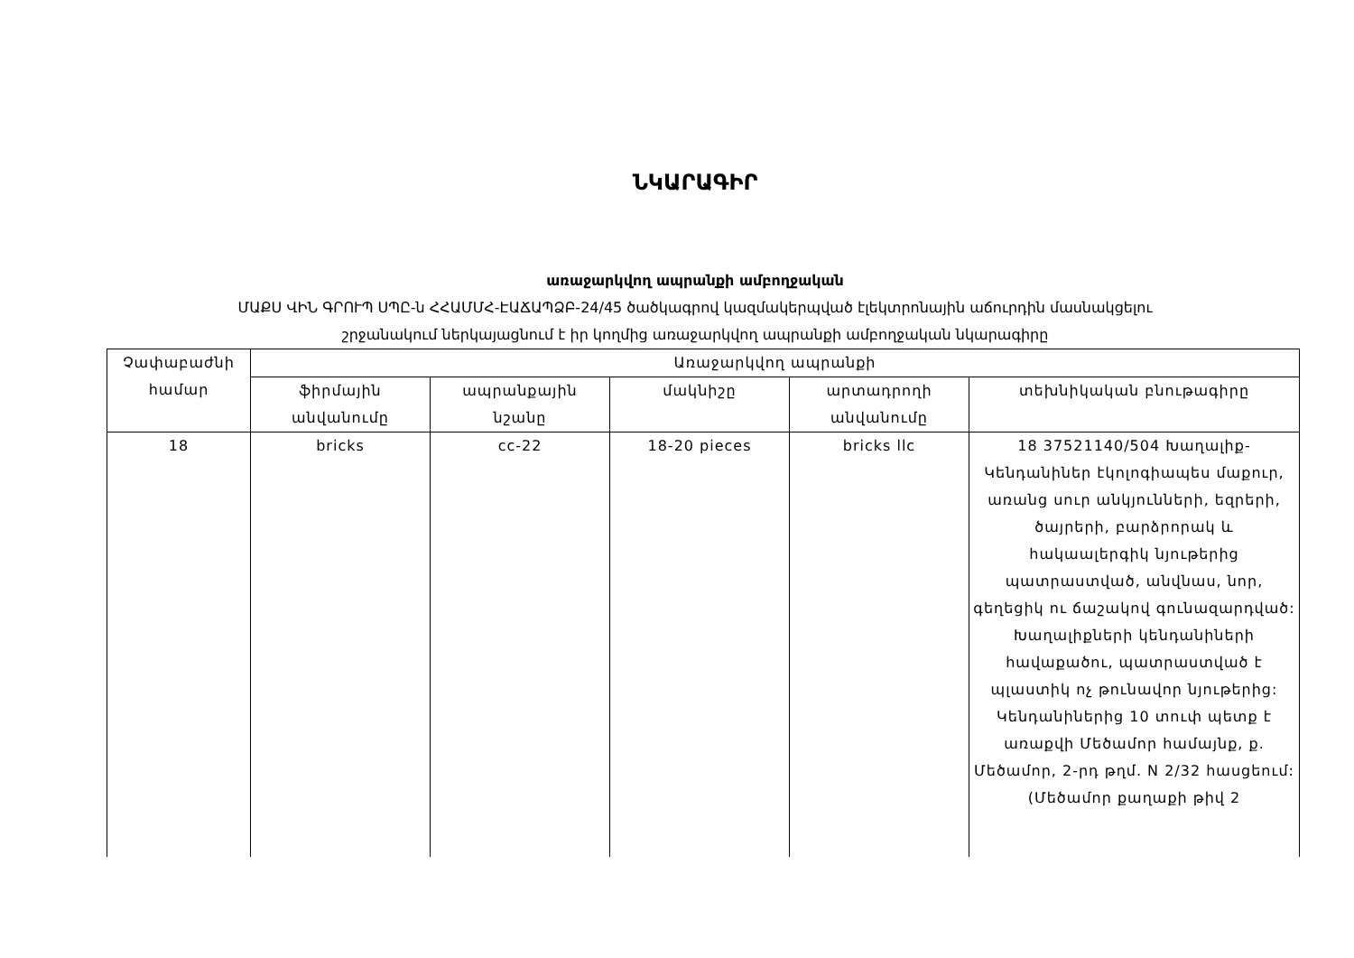ՆԿԱՐԱԳԻՐ
առաջարկվող ապրանքի ամբողջական
ՄԱՔՍ ՎԻՆ ԳՐՈՒՊ ՍՊԸ-ն ՀՀԱՄՄՀ-ԷԱՃԱՊՁԲ-24/45 ծածկագրով կազմակերպված էլեկտրոնային աճուրդին մասնակցելու
շրջանակում ներկայացնում է իր կողմից առաջարկվող ապրանքի ամբողջական նկարագիրը
| Չափաբաժնի համար | Առաջարկվող ապրանքի | | | | |
| --- | --- | --- | --- | --- | --- |
| | ֆիրմային անվանումը | ապրանքային նշանը | մակնիշը | արտադրողի անվանումը | տեխնիկական բնութագիրը |
| 18 | bricks | cc-22 | 18-20 pieces | bricks llc | 18 37521140/504 Խաղալիք-Կենդանիներ էկոլոգիապես մաքուր, առանց սուր անկյունների, եզրերի, ծայրերի, բարձրորակ և հակաալերգիկ նյութերից պատրաստված, անվնաս, նոր, գեղեցիկ ու ճաշակով գունազարդված: Խաղալիքների կենդանիների հավաքածու, պատրաստված է պլաստիկ ոչ թունավոր նյութերից: Կենդանիներից 10 տուփ պետք է առաքվի Մեծամոր համայնք, ք. Մեծամոր, 2-րդ թղմ. N 2/32 հասցեում: (Մեծամոր քաղաքի թիվ 2 |